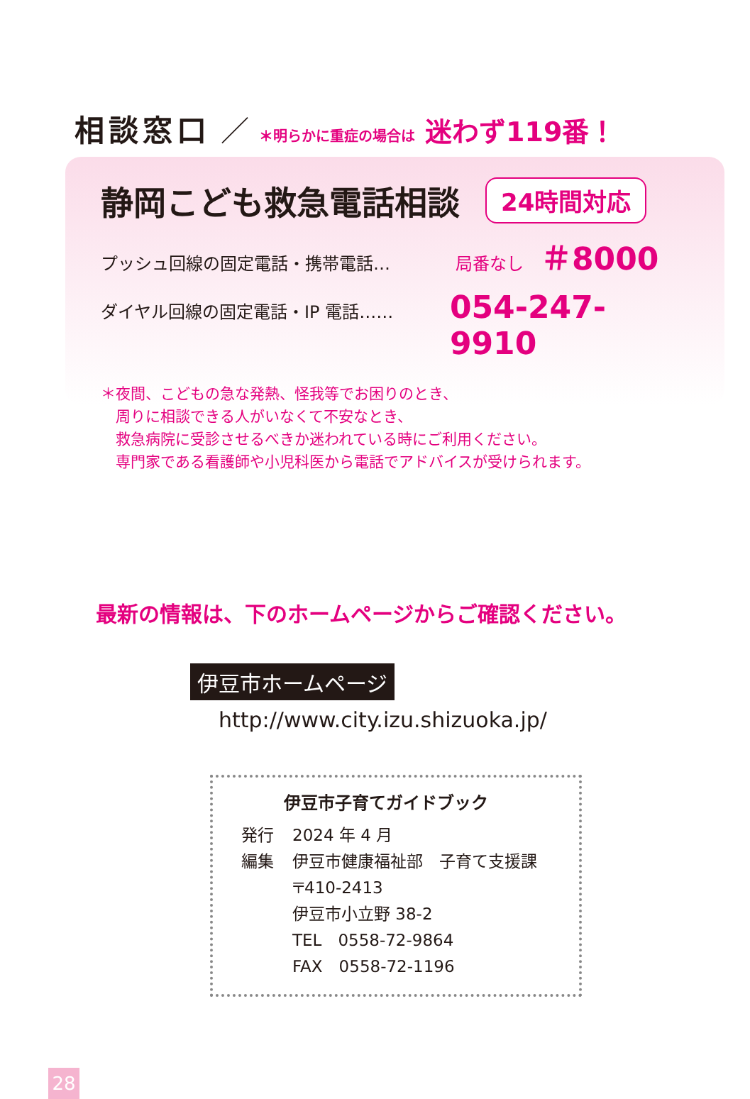相談窓口 ／ ＊明らかに重症の場合は 迷わず119番！
静岡こども救急電話相談
24時間対応
プッシュ回線の固定電話・携帯電話… 局番なし　＃8000
ダイヤル回線の固定電話・IP 電話…… 054-247-9910
＊夜間、こどもの急な発熱、怪我等でお困りのとき、
　周りに相談できる人がいなくて不安なとき、
　救急病院に受診させるべきか迷われている時にご利用ください。
　専門家である看護師や小児科医から電話でアドバイスが受けられます。
最新の情報は、下のホームページからご確認ください。
伊豆市ホームページ
http://www.city.izu.shizuoka.jp/
伊豆市子育てガイドブック
| 発行 | 2024 年 4 月 |
| 編集 | 伊豆市健康福祉部 子育て支援課 〒410-2413 伊豆市小立野 38-2 TEL 0558-72-9864 FAX 0558-72-1196 |
28